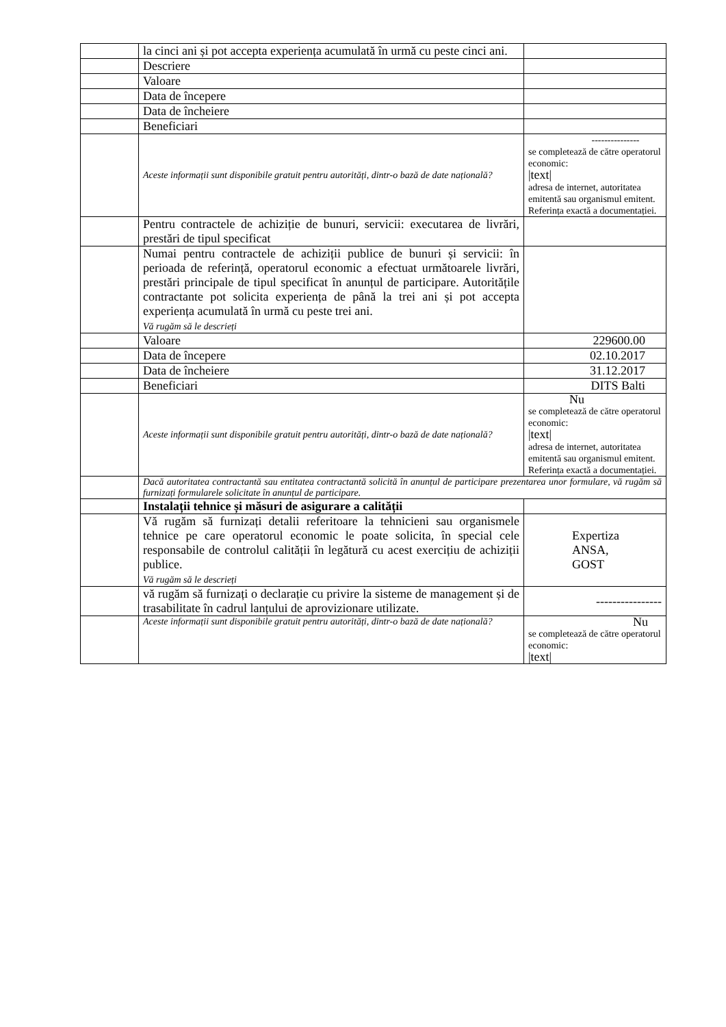| | la cinci ani și pot accepta experiența acumulată în urmă cu peste cinci ani. | |
| | Descriere | |
| | Valoare | |
| | Data de începere | |
| | Data de încheiere | |
| | Beneficiari | |
| | Aceste informații sunt disponibile gratuit pentru autorități, dintr-o bază de date națională? | --------------- se completează de către operatorul economic: /text/ adresa de internet, autoritatea emitentă sau organismul emitent. Referința exactă a documentației. |
| | Pentru contractele de achiziție de bunuri, servicii: executarea de livrări, prestări de tipul specificat | |
| | Numai pentru contractele de achiziții publice de bunuri și servicii: în perioada de referință, operatorul economic a efectuat următoarele livrări, prestări principale de tipul specificat în anunțul de participare. Autoritățile contractante pot solicita experiența de până la trei ani și pot accepta experiența acumulată în urmă cu peste trei ani. Vă rugăm să le descrieți | |
| | Valoare | 229600.00 |
| | Data de începere | 02.10.2017 |
| | Data de încheiere | 31.12.2017 |
| | Beneficiari | DITS Balti |
| | Aceste informații sunt disponibile gratuit pentru autorități, dintr-o bază de date națională? | Nu se completează de către operatorul economic: /text/ adresa de internet, autoritatea emitentă sau organismul emitent. Referința exactă a documentației. |
| | Dacă autoritatea contractantă sau entitatea contractantă solicită în anunțul de participare prezentarea unor formulare, vă rugăm să furnizați formularele solicitate în anunțul de participare. | |
| | Instalații tehnice și măsuri de asigurare a calității | |
| | Vă rugăm să furnizați detalii referitoare la tehnicieni sau organismele tehnice pe care operatorul economic le poate solicita, în special cele responsabile de controlul calității în legătură cu acest exercițiu de achiziții publice. Vă rugăm să le descrieți | Expertiza ANSA, GOST |
| | vă rugăm să furnizați o declarație cu privire la sisteme de management și de trasabilitate în cadrul lanțului de aprovizionare utilizate. | ---------------- |
| | Aceste informații sunt disponibile gratuit pentru autorități, dintr-o bază de date națională? | Nu se completează de către operatorul economic: /text/ |